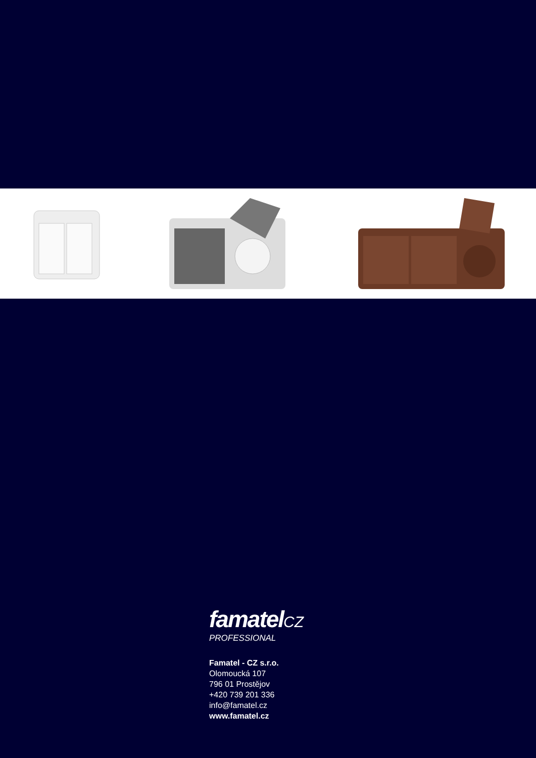famatelCZ
PROFESSIONAL
Famatel - CZ s.r.o.
Olomoucká 107
796 01 Prostějov
+420 739 201 336
info@famatel.cz
www.famatel.cz